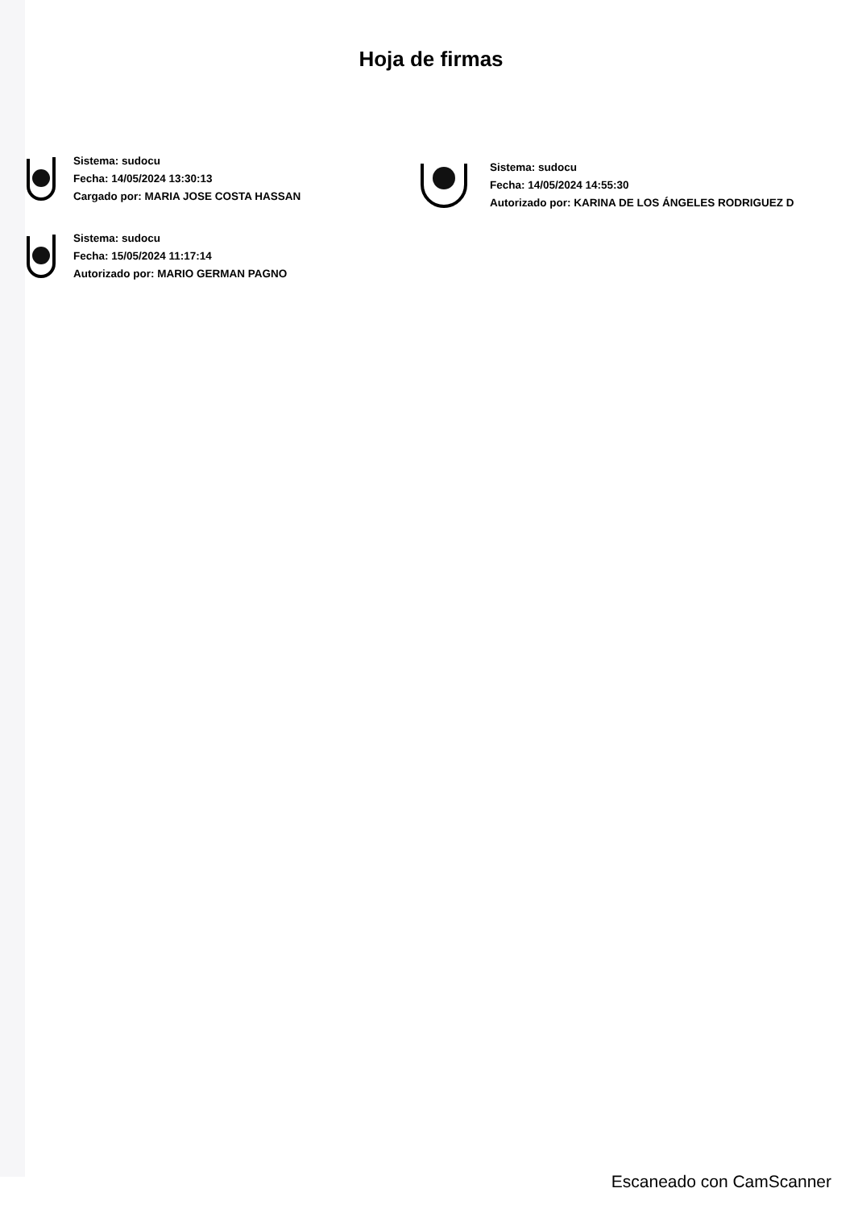Hoja de firmas
Sistema: sudocu
Fecha: 14/05/2024 13:30:13
Cargado por: MARIA JOSE COSTA HASSAN
Sistema: sudocu
Fecha: 15/05/2024 11:17:14
Autorizado por: MARIO GERMAN PAGNO
Sistema: sudocu
Fecha: 14/05/2024 14:55:30
Autorizado por: KARINA DE LOS ÁNGELES RODRIGUEZ D
Escaneado con CamScanner